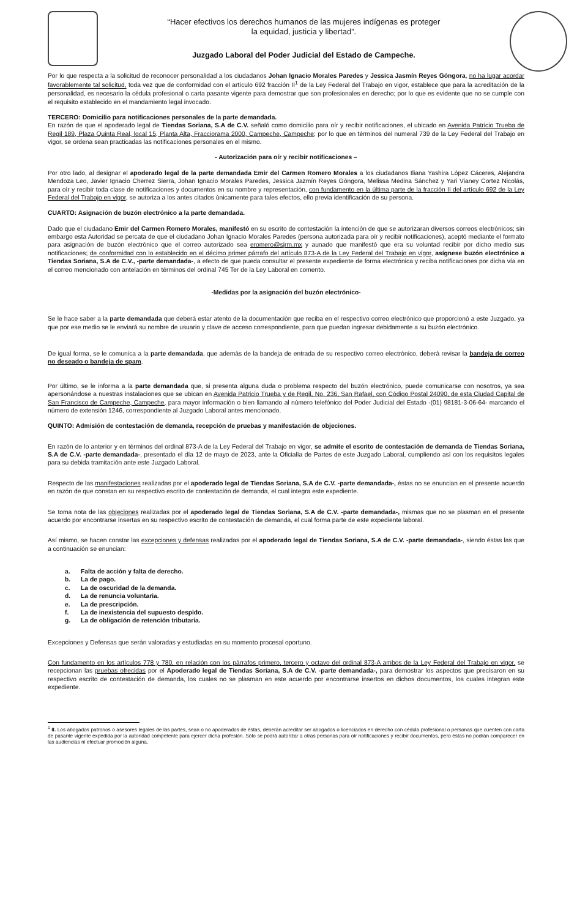“Hacer efectivos los derechos humanos de las mujeres indígenas es proteger
la equidad, justicia y libertad”.
Juzgado Laboral del Poder Judicial del Estado de Campeche.
Por lo que respecta a la solicitud de reconocer personalidad a los ciudadanos Johan Ignacio Morales Paredes y Jessica Jasmín Reyes Góngora, no ha lugar acordar favorablemente tal solicitud, toda vez que de conformidad con el artículo 692 fracción II<sup>1</sup> de la Ley Federal del Trabajo en vigor, establece que para la acreditación de la personalidad, es necesario la cédula profesional o carta pasante vigente para demostrar que son profesionales en derecho; por lo que es evidente que no se cumple con el requisito establecido en el mandamiento legal invocado.
TERCERO: Domicilio para notificaciones personales de la parte demandada.
En razón de que el apoderado legal de Tiendas Soriana, S.A de C.V. señaló como domicilio para oír y recibir notificaciones, el ubicado en Avenida Patricio Trueba de Regil 189, Plaza Quinta Real, local 15, Planta Alta, Fracciorama 2000, Campeche, Campeche; por lo que en términos del numeral 739 de la Ley Federal del Trabajo en vigor, se ordena sean practicadas las notificaciones personales en el mismo.
- Autorización para oír y recibir notificaciones –
Por otro lado, al designar el apoderado legal de la parte demandada Emir del Carmen Romero Morales a los ciudadanos Iliana Yashira López Cáceres, Alejandra Mendoza Leo, Javier Ignacio Cherrez Sierra, Johan Ignacio Morales Paredes, Jessica Jazmín Reyes Góngora, Melissa Medina Sánchez y Yari Vianey Cortez Nicolás, para oír y recibir toda clase de notificaciones y documentos en su nombre y representación, con fundamento en la última parte de la fracción II del artículo 692 de la Ley Federal del Trabajo en vigor, se autoriza a los antes citados únicamente para tales efectos, ello previa identificación de su persona.
CUARTO: Asignación de buzón electrónico a la parte demandada.
Dado que el ciudadano Emir del Carmen Romero Morales, manifestó en su escrito de contestación la intención de que se autorizaran diversos correos electrónicos; sin embargo esta Autoridad se percata de que el ciudadano Johan Ignacio Morales Paredes (persona autorizada para oír y recibir notificaciones), aceptó mediante el formato para asignación de buzón electrónico que el correo autorizado sea eromero@sjrm.mx y aunado que manifestó que era su voluntad recibir por dicho medio sus notificaciones; de conformidad con lo establecido en el décimo primer párrafo del artículo 873-A de la Ley Federal del Trabajo en vigor, asígnese buzón electrónico a Tiendas Soriana, S.A de C.V., -parte demandada-, a efecto de que pueda consultar el presente expediente de forma electrónica y reciba notificaciones por dicha vía en el correo mencionado con antelación en términos del ordinal 745 Ter de la Ley Laboral en comento.
-Medidas por la asignación del buzón electrónico-
Se le hace saber a la parte demandada que deberá estar atento de la documentación que reciba en el respectivo correo electrónico que proporcionó a este Juzgado, ya que por ese medio se le enviará su nombre de usuario y clave de acceso correspondiente, para que puedan ingresar debidamente a su buzón electrónico.
De igual forma, se le comunica a la parte demandada, que además de la bandeja de entrada de su respectivo correo electrónico, deberá revisar la bandeja de correo no deseado o bandeja de spam.
Por último, se le informa a la parte demandada que, si presenta alguna duda o problema respecto del buzón electrónico, puede comunicarse con nosotros, ya sea apersonándose a nuestras instalaciones que se ubican en Avenida Patricio Trueba y de Regil, No. 236, San Rafael, con Código Postal 24090, de esta Ciudad Capital de San Francisco de Campeche, Campeche, para mayor información o bien llamando al número telefónico del Poder Judicial del Estado -(01) 98181-3-06-64- marcando el número de extensión 1246, correspondiente al Juzgado Laboral antes mencionado.
QUINTO: Admisión de contestación de demanda, recepción de pruebas y manifestación de objeciones.
En razón de lo anterior y en términos del ordinal 873-A de la Ley Federal del Trabajo en vigor, se admite el escrito de contestación de demanda de Tiendas Soriana, S.A de C.V. -parte demandada-, presentado el día 12 de mayo de 2023, ante la Oficialía de Partes de este Juzgado Laboral, cumpliendo así con los requisitos legales para su debida tramitación ante este Juzgado Laboral.
Respecto de las manifestaciones realizadas por el apoderado legal de Tiendas Soriana, S.A de C.V. -parte demandada-, éstas no se enuncian en el presente acuerdo en razón de que constan en su respectivo escrito de contestación de demanda, el cual integra este expediente.
Se toma nota de las objeciones realizadas por el apoderado legal de Tiendas Soriana, S.A de C.V. -parte demandada-, mismas que no se plasman en el presente acuerdo por encontrarse insertas en su respectivo escrito de contestación de demanda, el cual forma parte de este expediente laboral.
Así mismo, se hacen constar las excepciones y defensas realizadas por el apoderado legal de Tiendas Soriana, S.A de C.V. -parte demandada-, siendo éstas las que a continuación se enuncian:
a. Falta de acción y falta de derecho.
b. La de pago.
c. La de oscuridad de la demanda.
d. La de renuncia voluntaria.
e. La de prescripción.
f. La de inexistencia del supuesto despido.
g. La de obligación de retención tributaria.
Excepciones y Defensas que serán valoradas y estudiadas en su momento procesal oportuno.
Con fundamento en los artículos 778 y 780, en relación con los párrafos primero, tercero y octavo del ordinal 873-A ambos de la Ley Federal del Trabajo en vigor, se recepcionan las pruebas ofrecidas por el Apoderado legal de Tiendas Soriana, S.A de C.V. -parte demandada-, para demostrar los aspectos que precisaron en su respectivo escrito de contestación de demanda, los cuales no se plasman en este acuerdo por encontrarse insertos en dichos documentos, los cuales integran este expediente.
<sup>1</sup> II. Los abogados patronos o asesores legales de las partes, sean o no apoderados de éstas, deberán acreditar ser abogados o licenciados en derecho con cédula profesional o personas que cuenten con carta de pasante vigente expedida por la autoridad competente para ejercer dicha profesión. Sólo se podrá autorizar a otras personas para oír notificaciones y recibir documentos, pero éstas no podrán comparecer en las audiencias ni efectuar promoción alguna.